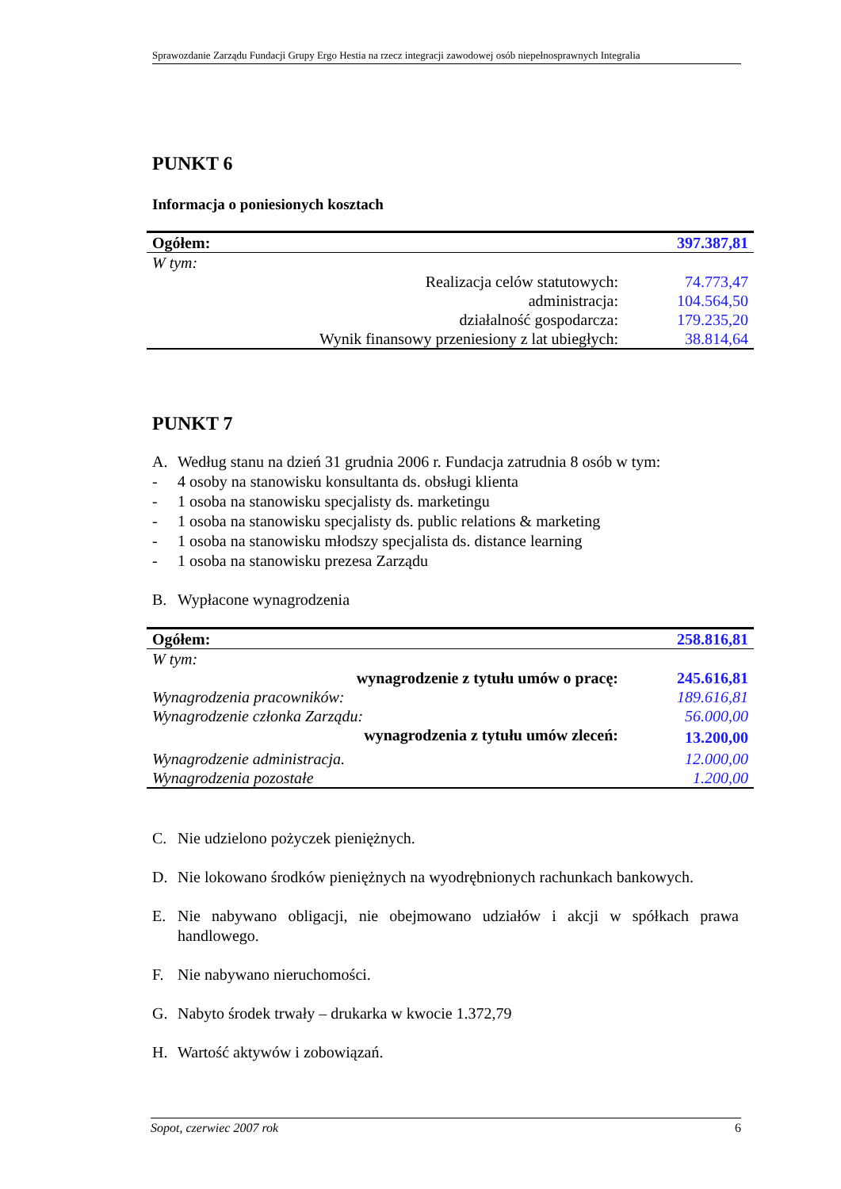Sprawozdanie Zarządu Fundacji Grupy Ergo Hestia na rzecz integracji zawodowej osób niepełnosprawnych Integralia
PUNKT 6
Informacja o poniesionych kosztach
| Ogółem: | 397.387,81 |
| W tym: | |
| Realizacja celów statutowych: | 74.773,47 |
| administracja: | 104.564,50 |
| działalność gospodarcza: | 179.235,20 |
| Wynik finansowy przeniesiony z lat ubiegłych: | 38.814,64 |
PUNKT 7
A. Według stanu na dzień 31 grudnia 2006 r. Fundacja zatrudnia 8 osób w tym:
- 4 osoby na stanowisku konsultanta ds. obsługi klienta
- 1 osoba na stanowisku specjalisty ds. marketingu
- 1 osoba na stanowisku specjalisty ds. public relations & marketing
- 1 osoba na stanowisku młodszy specjalista ds. distance learning
- 1 osoba na stanowisku prezesa Zarządu
B. Wypłacone wynagrodzenia
| Ogółem: | 258.816,81 |
| W tym: | |
| wynagrodzenie z tytułu umów o pracę: | 245.616,81 |
| Wynagrodzenia pracowników: | 189.616,81 |
| Wynagrodzenie członka Zarządu: | 56.000,00 |
| wynagrodzenia z tytułu umów zleceń: | 13.200,00 |
| Wynagrodzenie administracja. | 12.000,00 |
| Wynagrodzenia pozostałe | 1.200,00 |
C. Nie udzielono pożyczek pieniężnych.
D. Nie lokowano środków pieniężnych na wyodrębnionych rachunkach bankowych.
E. Nie nabywano obligacji, nie obejmowano udziałów i akcji w spółkach prawa handlowego.
F. Nie nabywano nieruchomości.
G. Nabyto środek trwały – drukarka w kwocie 1.372,79
H. Wartość aktywów i zobowiązań.
Sopot, czerwiec 2007 rok 6